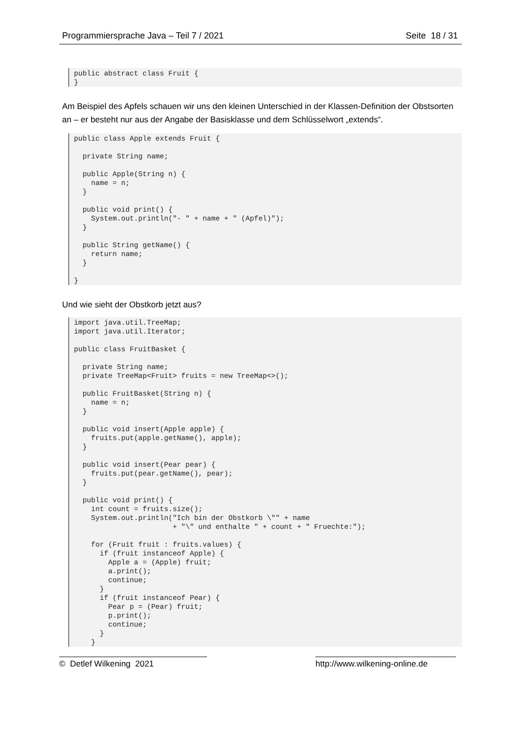Programmiersprache Java – Teil 7 / 2021 Seite 18 / 31
public abstract class Fruit {
}
Am Beispiel des Apfels schauen wir uns den kleinen Unterschied in der Klassen-Definition der Obstsorten an – er besteht nur aus der Angabe der Basisklasse und dem Schlüsselwort „extends“.
public class Apple extends Fruit {

  private String name;

  public Apple(String n) {
    name = n;
  }

  public void print() {
    System.out.println("- " + name + " (Apfel)");
  }

  public String getName() {
    return name;
  }

}
Und wie sieht der Obstkorb jetzt aus?
import java.util.TreeMap;
import java.util.Iterator;

public class FruitBasket {

  private String name;
  private TreeMap<Fruit> fruits = new TreeMap<>();

  public FruitBasket(String n) {
    name = n;
  }

  public void insert(Apple apple) {
    fruits.put(apple.getName(), apple);
  }

  public void insert(Pear pear) {
    fruits.put(pear.getName(), pear);
  }

  public void print() {
    int count = fruits.size();
    System.out.println("Ich bin der Obstkorb \"" + name
                       + "\" und enthalte " + count + " Fruechte:");

    for (Fruit fruit : fruits.values) {
      if (fruit instanceof Apple) {
        Apple a = (Apple) fruit;
        a.print();
        continue;
      }
      if (fruit instanceof Pear) {
        Pear p = (Pear) fruit;
        p.print();
        continue;
      }
    }
© Detlef Wilkening 2021 http://www.wilkening-online.de